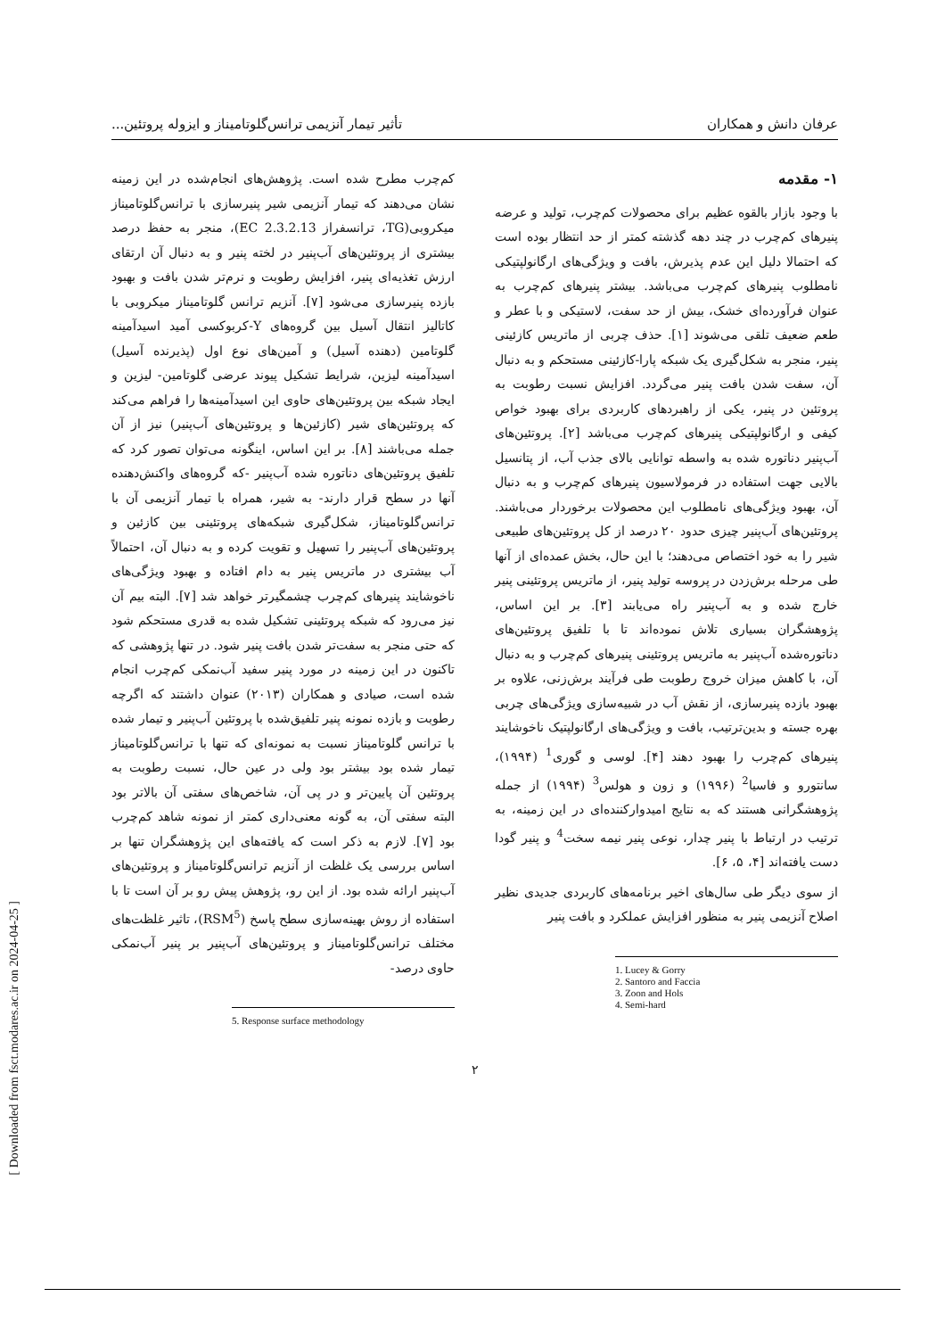عرفان دانش و همکاران تأثیر تیمار آنزیمی ترانس‌گلوتامیناز و ایزوله پروتئین...
۱- مقدمه
با وجود بازار بالقوه عظیم برای محصولات کم‌چرب، تولید و عرضه پنیرهای کم‌چرب در چند دهه گذشته کمتر از حد انتظار بوده است که احتمالا دلیل این عدم پذیرش، بافت و ویژگی‌های ارگانولپتیکی نامطلوب پنیرهای کم‌چرب می‌باشد. بیشتر پنیرهای کم‌چرب به عنوان فرآورده‌ای خشک، بیش از حد سفت، لاستیکی و با عطر و طعم ضعیف تلقی می‌شوند [۱]. حذف چربی از ماتریس کازئینی پنیر، منجر به شکل‌گیری یک شبکه پارا-کازئینی مستحکم و به دنبال آن، سفت شدن بافت پنیر می‌گردد. افزایش نسبت رطوبت به پروتئین در پنیر، یکی از راهبردهای کاربردی برای بهبود خواص کیفی و ارگانولپتیکی پنیرهای کم‌چرب می‌باشد [۲]. پروتئین‌های آب‌پنیر دناتوره شده به واسطه توانایی بالای جذب آب، از پتانسیل بالایی جهت استفاده در فرمولاسیون پنیرهای کم‌چرب و به دنبال آن، بهبود ویژگی‌های نامطلوب این محصولات برخوردار می‌باشند. پروتئین‌های آب‌پنیر چیزی حدود ۲۰ درصد از کل پروتئین‌های طبیعی شیر را به خود اختصاص می‌دهند؛ با این حال، بخش عمده‌ای از آنها طی مرحله برش‌زدن در پروسه تولید پنیر، از ماتریس پروتئینی پنیر خارج شده و به آب‌پنیر راه می‌یابند [۳]. بر این اساس، پژوهشگران بسیاری تلاش نموده‌اند تا با تلفیق پروتئین‌های دناتوره‌شده آب‌پنیر به ماتریس پروتئینی پنیرهای کم‌چرب و به دنبال آن، با کاهش میزان خروج رطوبت طی فرآیند برش‌زنی، علاوه بر بهبود بازده پنیرسازی، از نقش آب در شبیه‌سازی ویژگی‌های چربی بهره جسته و بدین‌ترتیب، بافت و ویژگی‌های ارگانولپتیک ناخوشایند پنیرهای کم‌چرب را بهبود دهند [۴]. لوسی و گوری<sup>1</sup> (۱۹۹۴)، سانتورو و فاسیا<sup>2</sup> (۱۹۹۶) و زون و هولس<sup>3</sup> (۱۹۹۴) از جمله پژوهشگرانی هستند که به نتایج امیدوارکننده‌ای در این زمینه، به ترتیب در ارتباط با پنیر چدار، نوعی پنیر نیمه سخت<sup>4</sup> و پنیر گودا دست یافته‌اند [۴، ۵، ۶].
از سوی دیگر طی سال‌های اخیر برنامه‌های کاربردی جدیدی نظیر اصلاح آنزیمی پنیر به منظور افزایش عملکرد و بافت پنیر
1. Lucey & Gorry
2. Santoro and Faccia
3. Zoon and Hols
4. Semi-hard
کم‌چرب مطرح شده است. پژوهش‌های انجام‌شده در این زمینه نشان می‌دهند که تیمار آنزیمی شیر پنیرسازی با ترانس‌گلوتامیناز میکروبی(TG، ترانسفراز EC 2.3.2.13)، منجر به حفظ درصد بیشتری از پروتئین‌های آب‌پنیر در لخته پنیر و به دنبال آن ارتقای ارزش تغذیه‌ای پنیر، افزایش رطوبت و نرم‌تر شدن بافت و بهبود بازده پنیرسازی می‌شود [۷]. آنزیم ترانس گلوتامیناز میکروبی با کاتالیز انتقال آسیل بین گروه‌های Y-کربوکسی آمید اسیدآمینه گلوتامین (دهنده آسیل) و آمین‌های نوع اول (پذیرنده آسیل) اسیدآمینه لیزین، شرایط تشکیل پیوند عرضی گلوتامین- لیزین و ایجاد شبکه بین پروتئین‌های حاوی این اسیدآمینه‌ها را فراهم می‌کند که پروتئین‌های شیر (کازئین‌ها و پروتئین‌های آب‌پنیر) نیز از آن جمله می‌باشند [۸]. بر این اساس، اینگونه می‌توان تصور کرد که تلفیق پروتئین‌های دناتوره شده آب‌پنیر -که گروه‌های واکنش‌دهنده آنها در سطح قرار دارند- به شیر، همراه با تیمار آنزیمی آن با ترانس‌گلوتامیناز، شکل‌گیری شبکه‌های پروتئینی بین کازئین و پروتئین‌های آب‌پنیر را تسهیل و تقویت کرده و به دنبال آن، احتمالاً آب بیشتری در ماتریس پنیر به دام افتاده و بهبود ویژگی‌های ناخوشایند پنیرهای کم‌چرب چشمگیرتر خواهد شد [۷]. البته بیم آن نیز می‌رود که شبکه پروتئینی تشکیل شده به قدری مستحکم شود که حتی منجر به سفت‌تر شدن بافت پنیر شود. در تنها پژوهشی که تاکنون در این زمینه در مورد پنیر سفید آب‌نمکی کم‌چرب انجام شده است، صیادی و همکاران (۲۰۱۳) عنوان داشتند که اگرچه رطوبت و بازده نمونه پنیر تلفیق‌شده با پروتئین آب‌پنیر و تیمار شده با ترانس گلوتامیناز نسبت به نمونه‌ای که تنها با ترانس‌گلوتامیناز تیمار شده بود بیشتر بود ولی در عین حال، نسبت رطوبت به پروتئین آن پایین‌تر و در پی آن، شاخص‌های سفتی آن بالاتر بود البته سفتی آن، به گونه معنی‌داری کمتر از نمونه شاهد کم‌چرب بود [۷]. لازم به ذکر است که یافته‌های این پژوهشگران تنها بر اساس بررسی یک غلظت از آنزیم ترانس‌گلوتامیناز و پروتئین‌های آب‌پنیر ارائه شده بود. از این رو، پژوهش پیش رو بر آن است تا با استفاده از روش بهینه‌سازی سطح پاسخ (RSM<sup>5</sup>)، تاثیر غلظت‌های مختلف ترانس‌گلوتامیناز و پروتئین‌های آب‌پنیر بر پنیر آب‌نمکی حاوی درصد-
5. Response surface methodology
۲
[ Downloaded from fsct.modares.ac.ir on 2024-04-25 ]